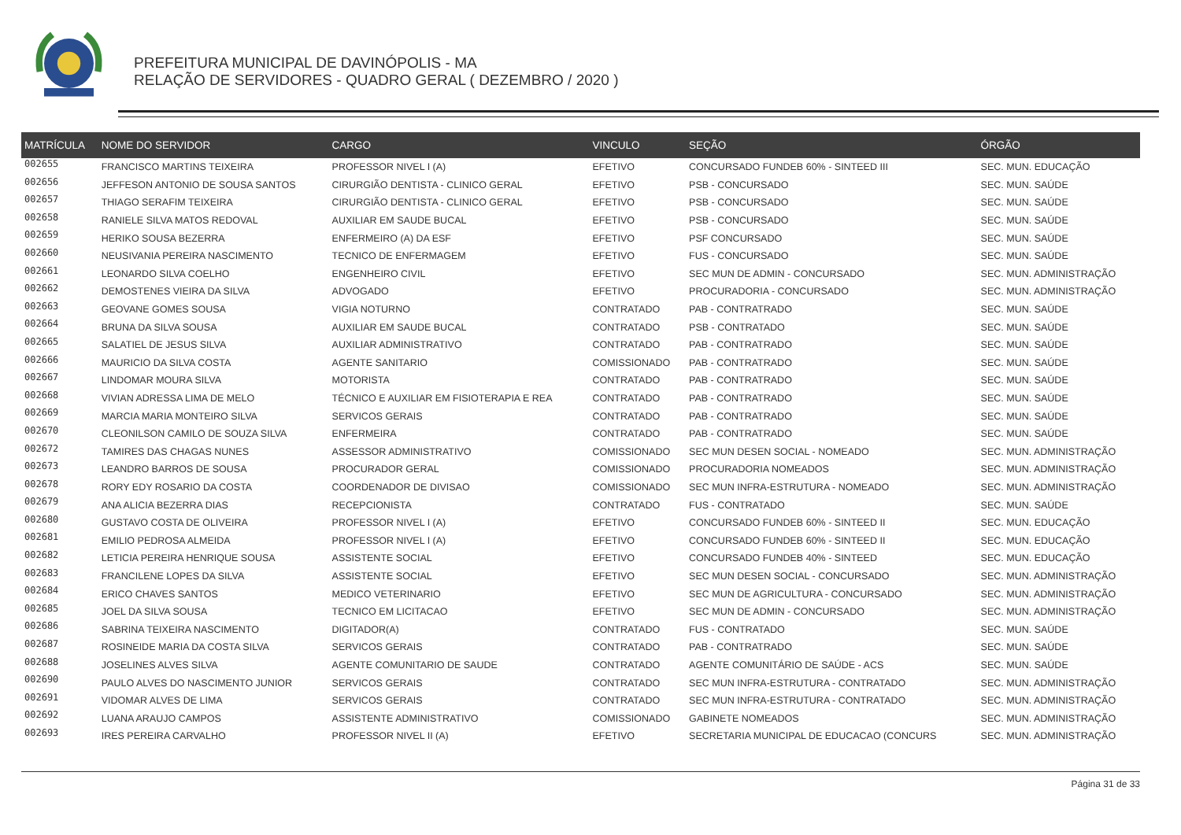PREFEITURA MUNICIPAL DE DAVINÓPOLIS - MA
RELAÇÃO DE SERVIDORES - QUADRO GERAL ( DEZEMBRO / 2020 )
| MATRÍCULA | NOME DO SERVIDOR | CARGO | VINCULO | SEÇÃO | ÓRGÃO |
| --- | --- | --- | --- | --- | --- |
| 002655 | FRANCISCO MARTINS TEIXEIRA | PROFESSOR NIVEL I (A) | EFETIVO | CONCURSADO FUNDEB 60% - SINTEED III | SEC. MUN. EDUCAÇÃO |
| 002656 | JEFFESON ANTONIO DE SOUSA SANTOS | CIRURGIÃO DENTISTA - CLINICO GERAL | EFETIVO | PSB - CONCURSADO | SEC. MUN. SAÚDE |
| 002657 | THIAGO SERAFIM TEIXEIRA | CIRURGIÃO DENTISTA - CLINICO GERAL | EFETIVO | PSB - CONCURSADO | SEC. MUN. SAÚDE |
| 002658 | RANIELE SILVA MATOS REDOVAL | AUXILIAR EM SAUDE BUCAL | EFETIVO | PSB - CONCURSADO | SEC. MUN. SAÚDE |
| 002659 | HERIKO SOUSA BEZERRA | ENFERMEIRO (A) DA ESF | EFETIVO | PSF CONCURSADO | SEC. MUN. SAÚDE |
| 002660 | NEUSIVANIA PEREIRA NASCIMENTO | TECNICO DE ENFERMAGEM | EFETIVO | FUS - CONCURSADO | SEC. MUN. SAÚDE |
| 002661 | LEONARDO SILVA COELHO | ENGENHEIRO CIVIL | EFETIVO | SEC MUN DE ADMIN - CONCURSADO | SEC. MUN. ADMINISTRAÇÃO |
| 002662 | DEMOSTENES VIEIRA DA SILVA | ADVOGADO | EFETIVO | PROCURADORIA - CONCURSADO | SEC. MUN. ADMINISTRAÇÃO |
| 002663 | GEOVANE GOMES SOUSA | VIGIA NOTURNO | CONTRATADO | PAB - CONTRATRADO | SEC. MUN. SAÚDE |
| 002664 | BRUNA DA SILVA SOUSA | AUXILIAR EM SAUDE BUCAL | CONTRATADO | PSB - CONTRATADO | SEC. MUN. SAÚDE |
| 002665 | SALATIEL DE JESUS SILVA | AUXILIAR ADMINISTRATIVO | CONTRATADO | PAB - CONTRATRADO | SEC. MUN. SAÚDE |
| 002666 | MAURICIO DA SILVA COSTA | AGENTE SANITARIO | COMISSIONADO | PAB - CONTRATRADO | SEC. MUN. SAÚDE |
| 002667 | LINDOMAR MOURA SILVA | MOTORISTA | CONTRATADO | PAB - CONTRATRADO | SEC. MUN. SAÚDE |
| 002668 | VIVIAN ADRESSA LIMA DE MELO | TÉCNICO E AUXILIAR EM FISIOTERAPIA E REA | CONTRATADO | PAB - CONTRATRADO | SEC. MUN. SAÚDE |
| 002669 | MARCIA MARIA MONTEIRO SILVA | SERVICOS GERAIS | CONTRATADO | PAB - CONTRATRADO | SEC. MUN. SAÚDE |
| 002670 | CLEONILSON CAMILO DE SOUZA SILVA | ENFERMEIRA | CONTRATADO | PAB - CONTRATRADO | SEC. MUN. SAÚDE |
| 002672 | TAMIRES DAS CHAGAS NUNES | ASSESSOR ADMINISTRATIVO | COMISSIONADO | SEC MUN DESEN SOCIAL - NOMEADO | SEC. MUN. ADMINISTRAÇÃO |
| 002673 | LEANDRO BARROS DE SOUSA | PROCURADOR GERAL | COMISSIONADO | PROCURADORIA NOMEADOS | SEC. MUN. ADMINISTRAÇÃO |
| 002678 | RORY EDY ROSARIO DA COSTA | COORDENADOR DE DIVISAO | COMISSIONADO | SEC MUN INFRA-ESTRUTURA - NOMEADO | SEC. MUN. ADMINISTRAÇÃO |
| 002679 | ANA ALICIA BEZERRA DIAS | RECEPCIONISTA | CONTRATADO | FUS - CONTRATADO | SEC. MUN. SAÚDE |
| 002680 | GUSTAVO COSTA DE OLIVEIRA | PROFESSOR NIVEL I (A) | EFETIVO | CONCURSADO FUNDEB 60% - SINTEED II | SEC. MUN. EDUCAÇÃO |
| 002681 | EMILIO PEDROSA ALMEIDA | PROFESSOR NIVEL I (A) | EFETIVO | CONCURSADO FUNDEB 60% - SINTEED II | SEC. MUN. EDUCAÇÃO |
| 002682 | LETICIA PEREIRA HENRIQUE SOUSA | ASSISTENTE SOCIAL | EFETIVO | CONCURSADO FUNDEB 40% - SINTEED | SEC. MUN. EDUCAÇÃO |
| 002683 | FRANCILENE LOPES DA SILVA | ASSISTENTE SOCIAL | EFETIVO | SEC MUN DESEN SOCIAL - CONCURSADO | SEC. MUN. ADMINISTRAÇÃO |
| 002684 | ERICO CHAVES SANTOS | MEDICO VETERINARIO | EFETIVO | SEC MUN DE AGRICULTURA - CONCURSADO | SEC. MUN. ADMINISTRAÇÃO |
| 002685 | JOEL DA SILVA SOUSA | TECNICO EM LICITACAO | EFETIVO | SEC MUN DE ADMIN - CONCURSADO | SEC. MUN. ADMINISTRAÇÃO |
| 002686 | SABRINA TEIXEIRA NASCIMENTO | DIGITADOR(A) | CONTRATADO | FUS - CONTRATADO | SEC. MUN. SAÚDE |
| 002687 | ROSINEIDE MARIA DA COSTA SILVA | SERVICOS GERAIS | CONTRATADO | PAB - CONTRATRADO | SEC. MUN. SAÚDE |
| 002688 | JOSELINES ALVES SILVA | AGENTE COMUNITARIO DE SAUDE | CONTRATADO | AGENTE COMUNITÁRIO DE SAÚDE - ACS | SEC. MUN. SAÚDE |
| 002690 | PAULO ALVES DO NASCIMENTO JUNIOR | SERVICOS GERAIS | CONTRATADO | SEC MUN INFRA-ESTRUTURA - CONTRATADO | SEC. MUN. ADMINISTRAÇÃO |
| 002691 | VIDOMAR ALVES DE LIMA | SERVICOS GERAIS | CONTRATADO | SEC MUN INFRA-ESTRUTURA - CONTRATADO | SEC. MUN. ADMINISTRAÇÃO |
| 002692 | LUANA ARAUJO CAMPOS | ASSISTENTE ADMINISTRATIVO | COMISSIONADO | GABINETE NOMEADOS | SEC. MUN. ADMINISTRAÇÃO |
| 002693 | IRES PEREIRA CARVALHO | PROFESSOR NIVEL II (A) | EFETIVO | SECRETARIA MUNICIPAL DE EDUCACAO (CONCURS | SEC. MUN. ADMINISTRAÇÃO |
Página 31 de 33